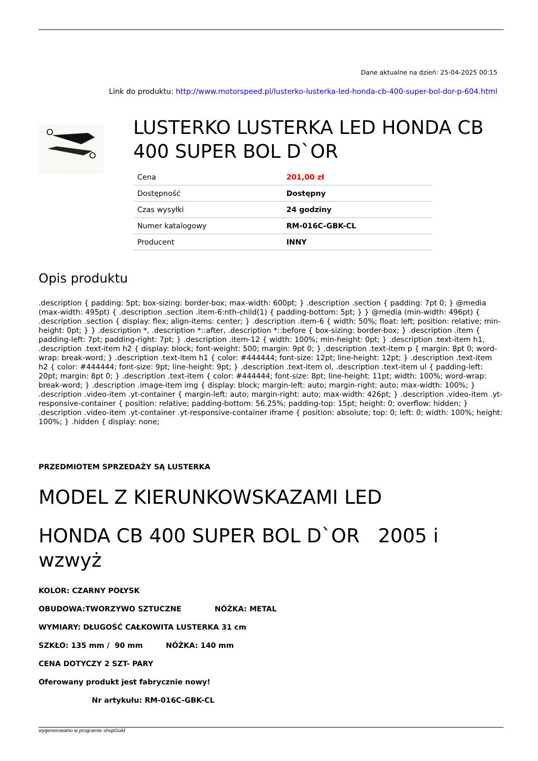Dane aktualne na dzień: 25-04-2025 00:15
Link do produktu: http://www.motorspeed.pl/lusterko-lusterka-led-honda-cb-400-super-bol-dor-p-604.html
LUSTERKO LUSTERKA LED HONDA CB 400 SUPER BOL D`OR
| Cena | 201,00 zł |
| Dostępność | Dostępny |
| Czas wysyłki | 24 godziny |
| Numer katalogowy | RM-016C-GBK-CL |
| Producent | INNY |
Opis produktu
.description { padding: 5pt; box-sizing: border-box; max-width: 600pt; } .description .section { padding: 7pt 0; } @media (max-width: 495pt) { .description .section .item-6:nth-child(1) { padding-bottom: 5pt; } } @media (min-width: 496pt) { .description .section { display: flex; align-items: center; } .description .item-6 { width: 50%; float: left; position: relative; min-height: 0pt; } } .description *, .description *::after, .description *::before { box-sizing: border-box; } .description .item { padding-left: 7pt; padding-right: 7pt; } .description .item-12 { width: 100%; min-height: 0pt; } .description .text-item h1, .description .text-item h2 { display: block; font-weight: 500; margin: 9pt 0; } .description .text-item p { margin: 8pt 0; word-wrap: break-word; } .description .text-item h1 { color: #444444; font-size: 12pt; line-height: 12pt; } .description .text-item h2 { color: #444444; font-size: 9pt; line-height: 9pt; } .description .text-item ol, .description .text-item ul { padding-left: 20pt; margin: 8pt 0; } .description .text-item { color: #444444; font-size: 8pt; line-height: 11pt; width: 100%; word-wrap: break-word; } .description .image-item img { display: block; margin-left: auto; margin-right: auto; max-width: 100%; } .description .video-item .yt-container { margin-left: auto; margin-right: auto; max-width: 426pt; } .description .video-item .yt-responsive-container { position: relative; padding-bottom: 56.25%; padding-top: 15pt; height: 0; overflow: hidden; } .description .video-item .yt-container .yt-responsive-container iframe { position: absolute; top: 0; left: 0; width: 100%; height: 100%; } .hidden { display: none;
PRZEDMIOTEM SPRZEDAŻY SĄ LUSTERKA
MODEL Z KIERUNKOWSKAZAMI LED
HONDA CB 400 SUPER BOL D`OR 2005 i wzwyż
KOLOR: CZARNY POŁYSK
OBUDOWA:TWORZYWO SZTUCZNE NÓŻKA: METAL
WYMIARY: DŁUGOŚĆ CAŁKOWITA LUSTERKA 31 cm
SZKŁO: 135 mm / 90 mm NÓŻKA: 140 mm
CENA DOTYCZY 2 SZT- PARY
Oferowany produkt jest fabrycznie nowy!
Nr artykułu: RM-016C-GBK-CL
wygenerowano w programie shopGold